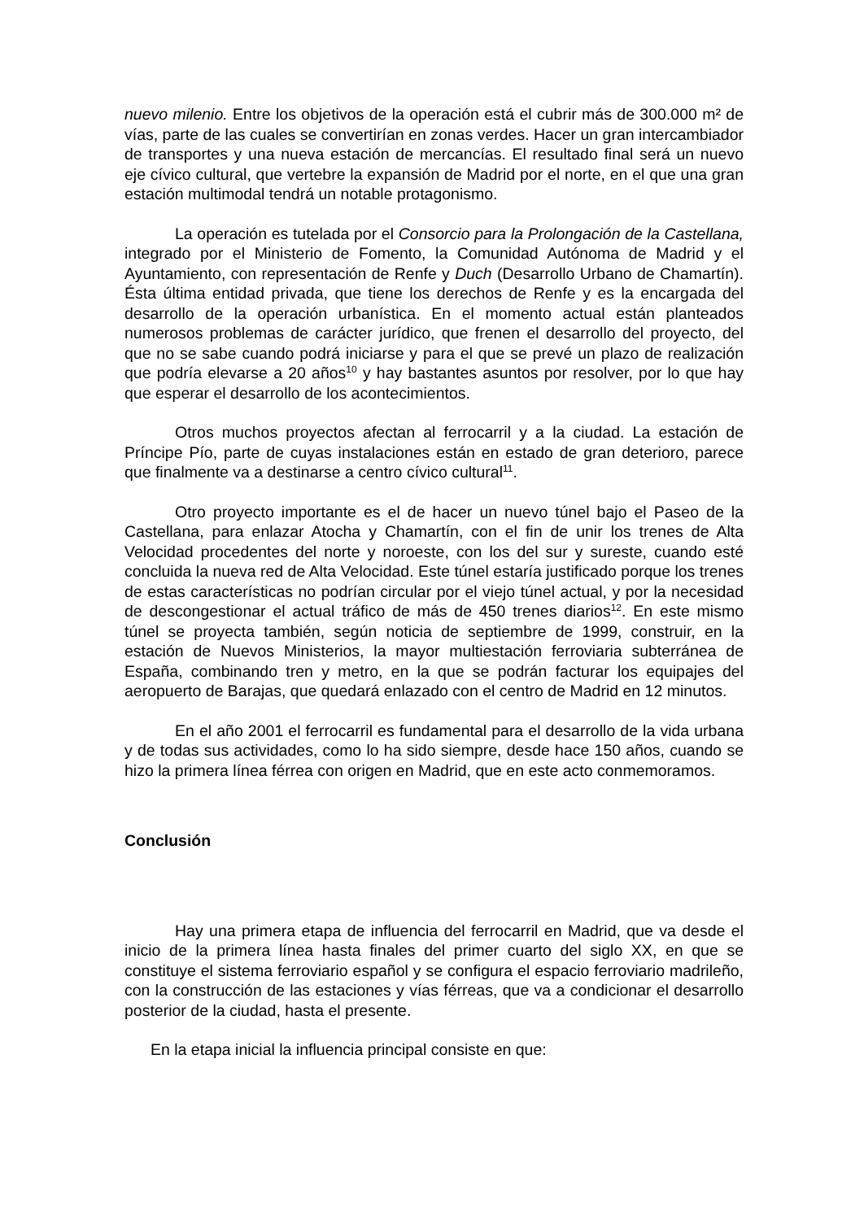nuevo milenio. Entre los objetivos de la operación está el cubrir más de 300.000 m² de vías, parte de las cuales se convertirían en zonas verdes. Hacer un gran intercambiador de transportes y una nueva estación de mercancías. El resultado final será un nuevo eje cívico cultural, que vertebre la expansión de Madrid por el norte, en el que una gran estación multimodal tendrá un notable protagonismo.
La operación es tutelada por el Consorcio para la Prolongación de la Castellana, integrado por el Ministerio de Fomento, la Comunidad Autónoma de Madrid y el Ayuntamiento, con representación de Renfe y Duch (Desarrollo Urbano de Chamartín). Ésta última entidad privada, que tiene los derechos de Renfe y es la encargada del desarrollo de la operación urbanística. En el momento actual están planteados numerosos problemas de carácter jurídico, que frenen el desarrollo del proyecto, del que no se sabe cuando podrá iniciarse y para el que se prevé un plazo de realización que podría elevarse a 20 años<sup>10</sup> y hay bastantes asuntos por resolver, por lo que hay que esperar el desarrollo de los acontecimientos.
Otros muchos proyectos afectan al ferrocarril y a la ciudad. La estación de Príncipe Pío, parte de cuyas instalaciones están en estado de gran deterioro, parece que finalmente va a destinarse a centro cívico cultural<sup>11</sup>.
Otro proyecto importante es el de hacer un nuevo túnel bajo el Paseo de la Castellana, para enlazar Atocha y Chamartín, con el fin de unir los trenes de Alta Velocidad procedentes del norte y noroeste, con los del sur y sureste, cuando esté concluida la nueva red de Alta Velocidad. Este túnel estaría justificado porque los trenes de estas características no podrían circular por el viejo túnel actual, y por la necesidad de descongestionar el actual tráfico de más de 450 trenes diarios<sup>12</sup>. En este mismo túnel se proyecta también, según noticia de septiembre de 1999, construir, en la estación de Nuevos Ministerios, la mayor multiestación ferroviaria subterránea de España, combinando tren y metro, en la que se podrán facturar los equipajes del aeropuerto de Barajas, que quedará enlazado con el centro de Madrid en 12 minutos.
En el año 2001 el ferrocarril es fundamental para el desarrollo de la vida urbana y de todas sus actividades, como lo ha sido siempre, desde hace 150 años, cuando se hizo la primera línea férrea con origen en Madrid, que en este acto conmemoramos.
Conclusión
Hay una primera etapa de influencia del ferrocarril en Madrid, que va desde el inicio de la primera línea hasta finales del primer cuarto del siglo XX, en que se constituye el sistema ferroviario español y se configura el espacio ferroviario madrileño, con la construcción de las estaciones y vías férreas, que va a condicionar el desarrollo posterior de la ciudad, hasta el presente.
En la etapa inicial la influencia principal consiste en que: